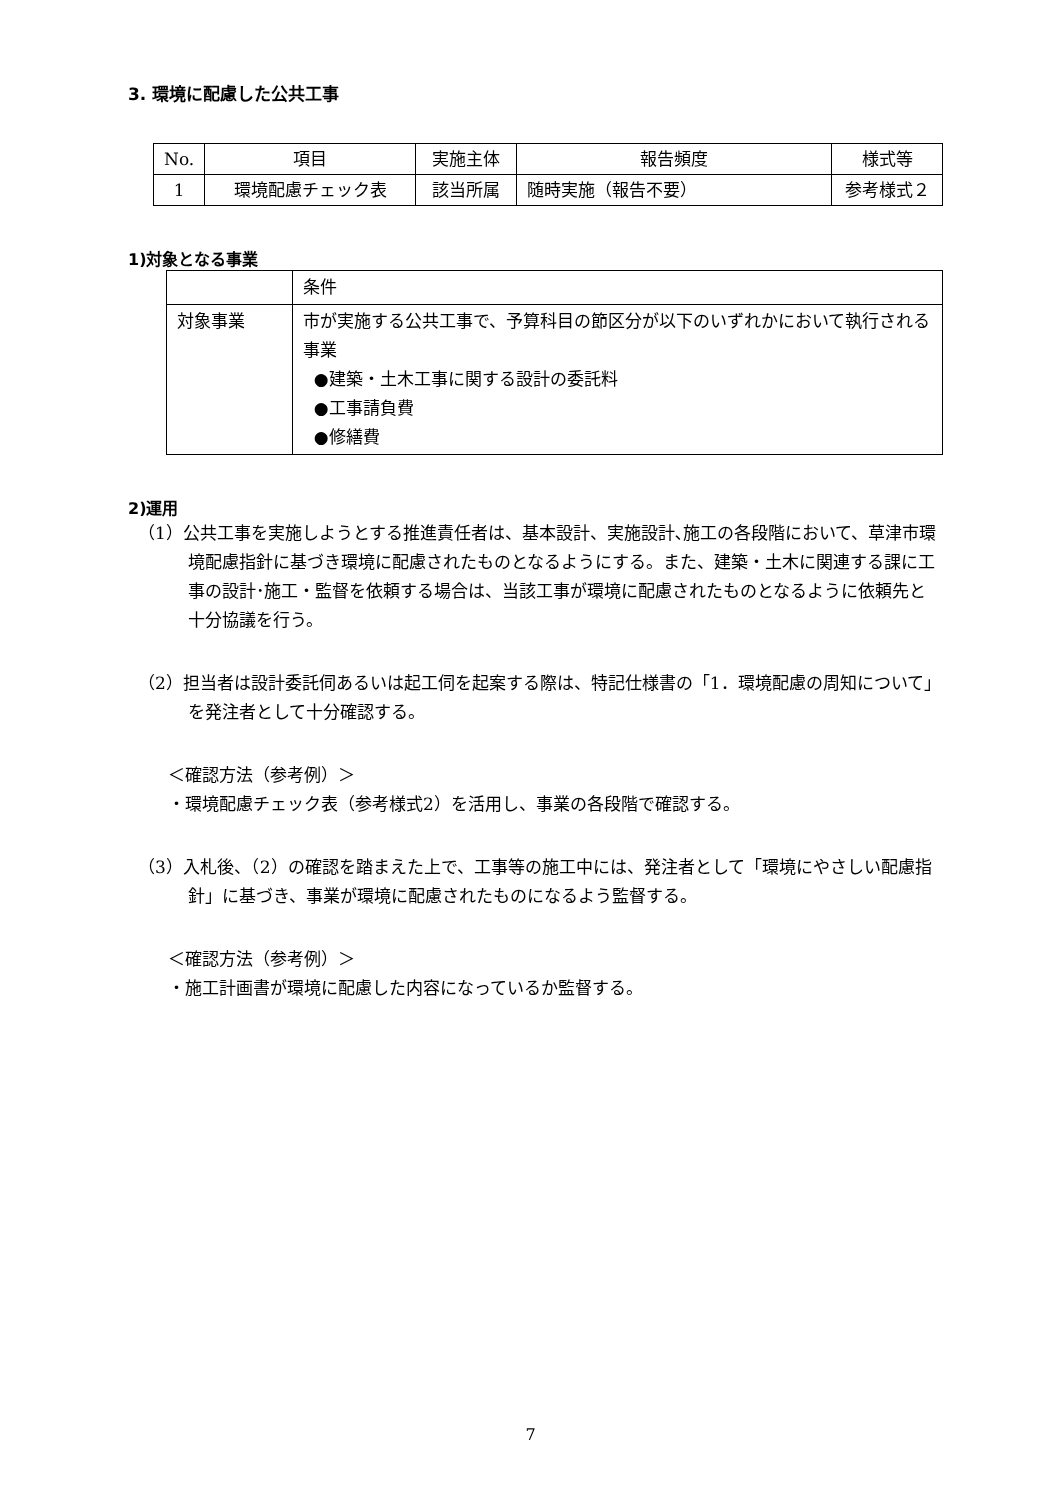3. 環境に配慮した公共工事
| No. | 項目 | 実施主体 | 報告頻度 | 様式等 |
| --- | --- | --- | --- | --- |
| 1 | 環境配慮チェック表 | 該当所属 | 随時実施（報告不要） | 参考様式２ |
1)対象となる事業
| | 条件 |
| 対象事業 | 市が実施する公共工事で、予算科目の節区分が以下のいずれかにおいて執行される事業 ●建築・土木工事に関する設計の委託料 ●工事請負費 ●修繕費 |
2)運用
（1）公共工事を実施しようとする推進責任者は、基本設計、実施設計､施工の各段階において、草津市環境配慮指針に基づき環境に配慮されたものとなるようにする。また、建築・土木に関連する課に工事の設計･施工・監督を依頼する場合は、当該工事が環境に配慮されたものとなるように依頼先と十分協議を行う。
（2）担当者は設計委託伺あるいは起工伺を起案する際は、特記仕様書の「1．環境配慮の周知について」を発注者として十分確認する。
＜確認方法（参考例）＞
・環境配慮チェック表（参考様式2）を活用し、事業の各段階で確認する。
（3）入札後、（2）の確認を踏まえた上で、工事等の施工中には、発注者として「環境にやさしい配慮指針」に基づき、事業が環境に配慮されたものになるよう監督する。
＜確認方法（参考例）＞
・施工計画書が環境に配慮した内容になっているか監督する。
7